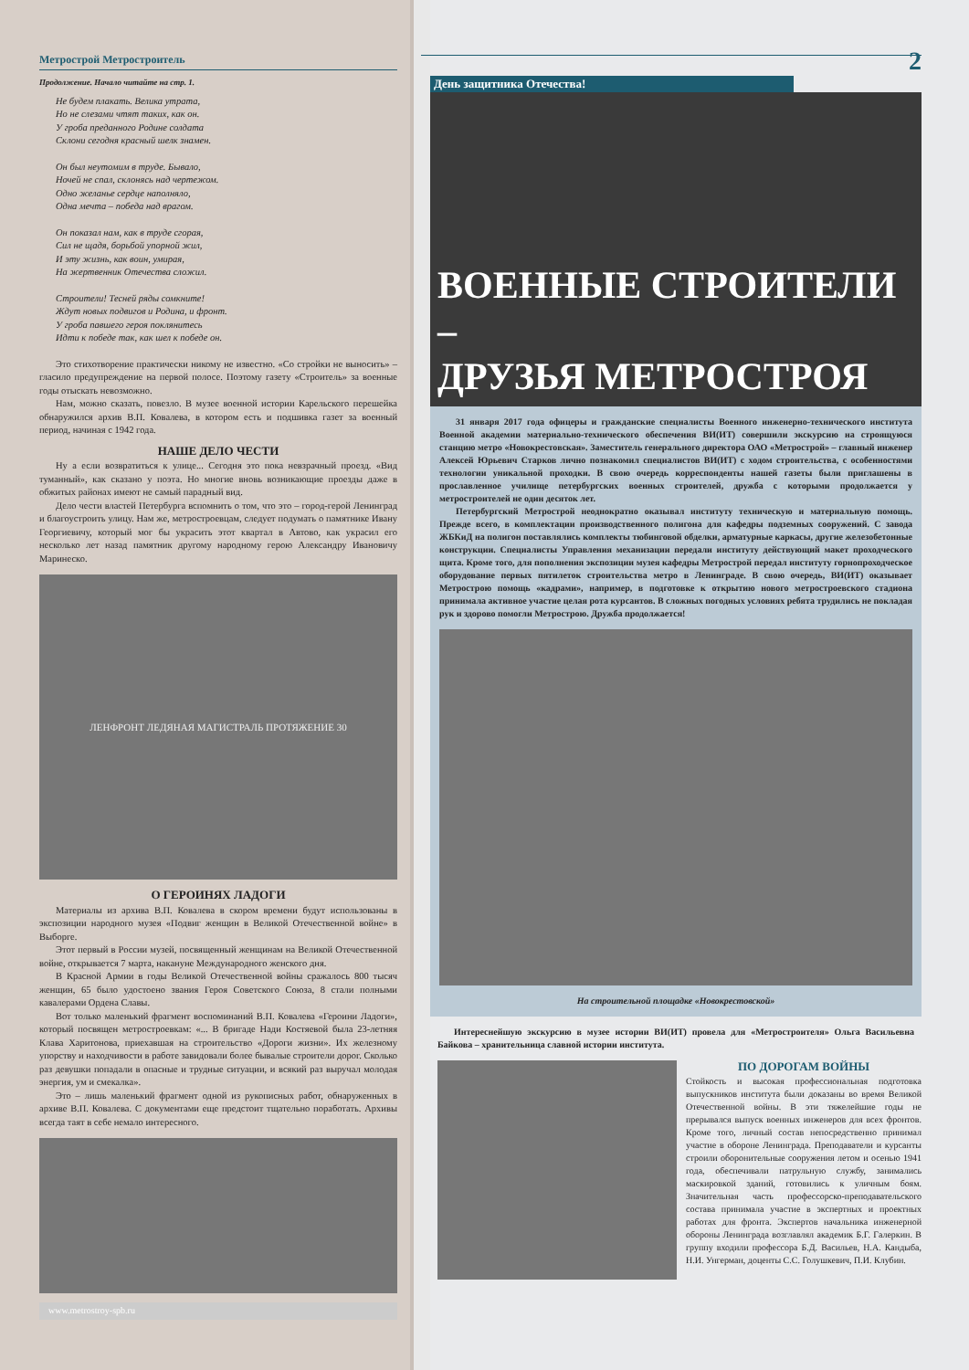Метрострой Метростроитель
Продолжение. Начало читайте на стр. 1.
Не будем плакать. Велика утрата,
Но не слезами чтят таких, как он.
У гроба преданного Родине солдата
Склони сегодня красный шелк знамен.
Он был неутомим в труде. Бывало,
Ночей не спал, склонясь над чертежом.
Одно желанье сердце наполняло,
Одна мечта – победа над врагом.
Он показал нам, как в труде сгорая,
Сил не щадя, борьбой упорной жил,
И эту жизнь, как воин, умирая,
На жертвенник Отечества сложил.
Строители! Тесней ряды сомкните!
Ждут новых подвигов и Родина, и фронт.
У гроба павшего героя поклянитесь
Идти к победе так, как шел к победе он.
Это стихотворение практически никому не известно. «Со стройки не выносить» – гласило предупреждение на первой полосе. Поэтому газету «Строитель» за военные годы отыскать невозможно.
Нам, можно сказать, повезло. В музее военной истории Карельского перешейка обнаружился архив В.П. Ковалева, в котором есть и подшивка газет за военный период, начиная с 1942 года.
НАШЕ ДЕЛО ЧЕСТИ
Ну а если возвратиться к улице... Сегодня это пока невзрачный проезд. «Вид туманный», как сказано у поэта. Но многие вновь возникающие проезды даже в обжитых районах имеют не самый парадный вид.
Дело чести властей Петербурга вспомнить о том, что это – город-герой Ленинград и благоустроить улицу. Нам же, метростроевцам, следует подумать о памятнике Ивану Георгиевичу, который мог бы украсить этот квартал в Автово, как украсил его несколько лет назад памятник другому народному герою Александру Ивановичу Маринеско.
ЛЕНФРОНТ ЛЕДЯНАЯ МАГИСТРАЛЬ ПРОТЯЖЕНИЕ 30
О ГЕРОИНЯХ ЛАДОГИ
Материалы из архива В.П. Ковалева в скором времени будут использованы в экспозиции народного музея «Подвиг женщин в Великой Отечественной войне» в Выборге.
Этот первый в России музей, посвященный женщинам на Великой Отечественной войне, открывается 7 марта, накануне Международного женского дня.
В Красной Армии в годы Великой Отечественной войны сражалось 800 тысяч женщин, 65 было удостоено звания Героя Советского Союза, 8 стали полными кавалерами Ордена Славы.
Вот только маленький фрагмент воспоминаний В.П. Ковалева «Героини Ладоги», который посвящен метростроевкам: «... В бригаде Нади Костяевой была 23-летняя Клава Харитонова, приехавшая на строительство «Дороги жизни». Их железному упорству и находчивости в работе завидовали более бывалые строители дорог. Сколько раз девушки попадали в опасные и трудные ситуации, и всякий раз выручал молодая энергия, ум и смекалка».
Это – лишь маленький фрагмент одной из рукописных работ, обнаруженных в архиве В.П. Ковалева. С документами еще предстоит тщательно поработать. Архивы всегда таят в себе немало интересного.
www.metrostroy-spb.ru
2
День защитника Отечества!
ВОЕННЫЕ СТРОИТЕЛИ –
ДРУЗЬЯ МЕТРОСТРОЯ
31 января 2017 года офицеры и гражданские специалисты Военного инженерно-технического института Военной академии материально-технического обеспечения ВИ(ИТ) совершили экскурсию на строящуюся станцию метро «Новокрестовская». Заместитель генерального директора ОАО «Метрострой» – главный инженер Алексей Юрьевич Старков лично познакомил специалистов ВИ(ИТ) с ходом строительства, с особенностями технологии уникальной проходки. В свою очередь корреспонденты нашей газеты были приглашены в прославленное училище петербургских военных строителей, дружба с которыми продолжается у метростроителей не один десяток лет.
Петербургский Метрострой неоднократно оказывал институту техническую и материальную помощь. Прежде всего, в комплектации производственного полигона для кафедры подземных сооружений. С завода ЖБКиД на полигон поставлялись комплекты тюбинговой обделки, арматурные каркасы, другие железобетонные конструкции. Специалисты Управления механизации передали институту действующий макет проходческого щита. Кроме того, для пополнения экспозиции музея кафедры Метрострой передал институту горнопроходческое оборудование первых пятилеток строительства метро в Ленинграде. В свою очередь, ВИ(ИТ) оказывает Метрострою помощь «кадрами», например, в подготовке к открытию нового метростроевского стадиона принимала активное участие целая рота курсантов. В сложных погодных условиях ребята трудились не покладая рук и здорово помогли Метрострою. Дружба продолжается!
На строительной площадке «Новокрестовской»
Интереснейшую экскурсию в музее истории ВИ(ИТ) провела для «Метростроителя» Ольга Васильевна Байкова – хранительница славной истории института.
ПО ДОРОГАМ ВОЙНЫ
Стойкость и высокая профессиональная подготовка выпускников института были доказаны во время Великой Отечественной войны. В эти тяжелейшие годы не прерывался выпуск военных инженеров для всех фронтов. Кроме того, личный состав непосредственно принимал участие в обороне Ленинграда. Преподаватели и курсанты строили оборонительные сооружения летом и осенью 1941 года, обеспечивали патрульную службу, занимались маскировкой зданий, готовились к уличным боям. Значительная часть профессорско-преподавательского состава принимала участие в экспертных и проектных работах для фронта. Экспертов начальника инженерной обороны Ленинграда возглавлял академик Б.Г. Галеркин. В группу входили профессора Б.Д. Васильев, Н.А. Кандыба, Н.И. Унгерман, доценты С.С. Голушкевич, П.И. Клубин.